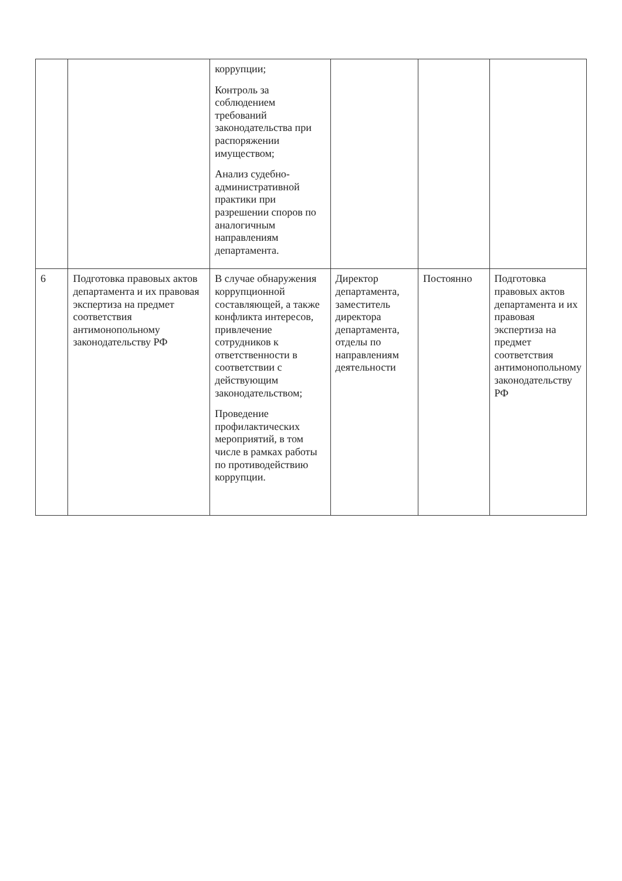| | | коррупции; Контроль за соблюдением требований законодательства при распоряжении имуществом; Анализ судебно-административной практики при разрешении споров по аналогичным направлениям департамента. | | | |
| 6 | Подготовка правовых актов департамента и их правовая экспертиза на предмет соответствия антимонопольному законодательству РФ | В случае обнаружения коррупционной составляющей, а также конфликта интересов, привлечение сотрудников к ответственности в соответствии с действующим законодательством; Проведение профилактических мероприятий, в том числе в рамках работы по противодействию коррупции. | Директор департамента, заместитель директора департамента, отделы по направлениям деятельности | Постоянно | Подготовка правовых актов департамента и их правовая экспертиза на предмет соответствия антимонопольному законодательству РФ |